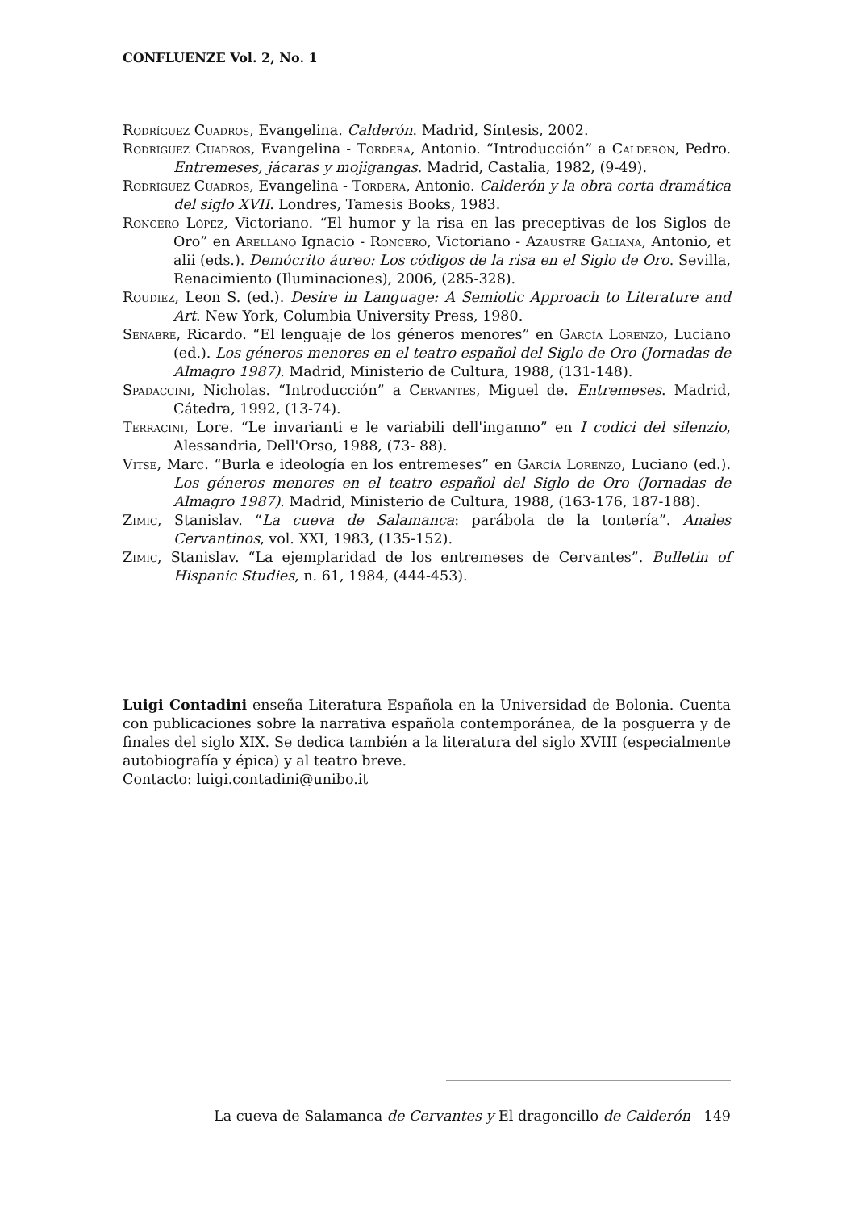CONFLUENZE Vol. 2, No. 1
Rodríguez Cuadros, Evangelina. Calderón. Madrid, Síntesis, 2002.
Rodríguez Cuadros, Evangelina - Tordera, Antonio. “Introducción” a Calderón, Pedro. Entremeses, jácaras y mojigangas. Madrid, Castalia, 1982, (9-49).
Rodríguez Cuadros, Evangelina - Tordera, Antonio. Calderón y la obra corta dramática del siglo XVII. Londres, Tamesis Books, 1983.
Roncero López, Victoriano. “El humor y la risa en las preceptivas de los Siglos de Oro” en Arellano Ignacio - Roncero, Victoriano - Azaustre Galiana, Antonio, et alii (eds.). Demócrito áureo: Los códigos de la risa en el Siglo de Oro. Sevilla, Renacimiento (Iluminaciones), 2006, (285-328).
Roudiez, Leon S. (ed.). Desire in Language: A Semiotic Approach to Literature and Art. New York, Columbia University Press, 1980.
Senabre, Ricardo. “El lenguaje de los géneros menores” en García Lorenzo, Luciano (ed.). Los géneros menores en el teatro español del Siglo de Oro (Jornadas de Almagro 1987). Madrid, Ministerio de Cultura, 1988, (131-148).
Spadaccini, Nicholas. “Introducción” a Cervantes, Miguel de. Entremeses. Madrid, Cátedra, 1992, (13-74).
Terracini, Lore. “Le invarianti e le variabili dell'inganno” en I codici del silenzio, Alessandria, Dell'Orso, 1988, (73- 88).
Vitse, Marc. “Burla e ideología en los entremeses” en García Lorenzo, Luciano (ed.). Los géneros menores en el teatro español del Siglo de Oro (Jornadas de Almagro 1987). Madrid, Ministerio de Cultura, 1988, (163-176, 187-188).
Zimic, Stanislav. “La cueva de Salamanca: parábola de la tontería”. Anales Cervantinos, vol. XXI, 1983, (135-152).
Zimic, Stanislav. “La ejemplaridad de los entremeses de Cervantes”. Bulletin of Hispanic Studies, n. 61, 1984, (444-453).
Luigi Contadini enseña Literatura Española en la Universidad de Bolonia. Cuenta con publicaciones sobre la narrativa española contemporánea, de la posguerra y de finales del siglo XIX. Se dedica también a la literatura del siglo XVIII (especialmente autobiografía y épica) y al teatro breve.
Contacto: luigi.contadini@unibo.it
La cueva de Salamanca de Cervantes y El dragoncillo de Calderón 149